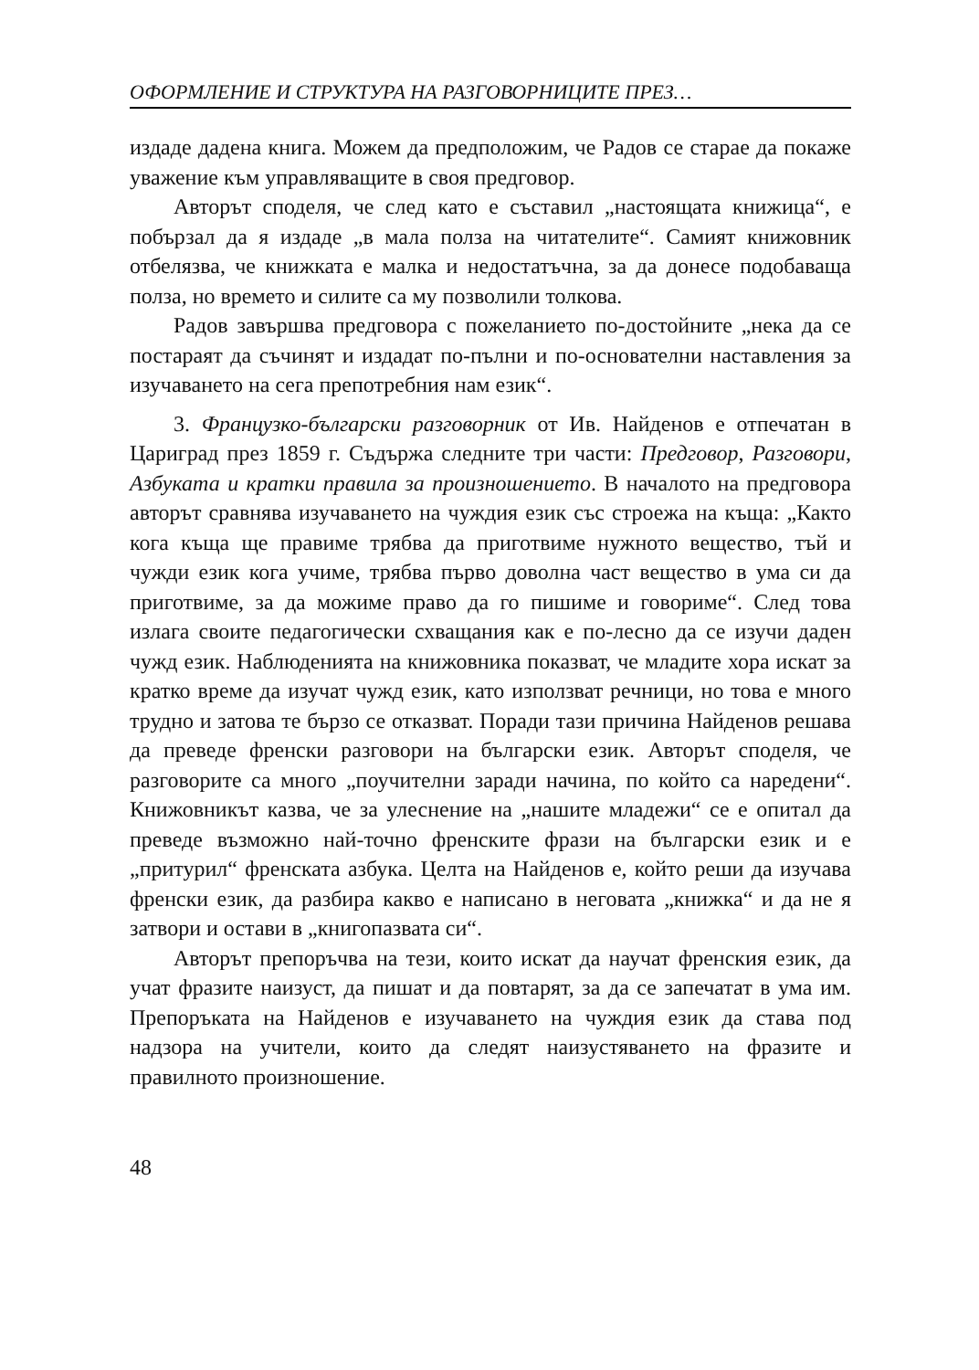ОФОРМЛЕНИЕ И СТРУКТУРА НА РАЗГОВОРНИЦИТЕ ПРЕЗ…
издаде дадена книга. Можем да предположим, че Радов се старае да покаже уважение към управляващите в своя предговор.
Авторът споделя, че след като е съставил „настоящата книжица“, е побързал да я издаде „в мала полза на читателите“. Самият книжовник отбелязва, че книжката е малка и недостатъчна, за да донесе подобаваща полза, но времето и силите са му позволили толкова.
Радов завършва предговора с пожеланието по-достойните „нека да се постараят да съчинят и издадат по-пълни и по-основателни наставления за изучаването на сега препотребния нам език“.
3. Французко-български разговорник от Ив. Найденов е отпечатан в Цариград през 1859 г. Съдържа следните три части: Предговор, Разговори, Азбуката и кратки правила за произношението. В началото на предговора авторът сравнява изучаването на чуждия език със строежа на къща: „Както кога къща ще правиме трябва да приготвиме нужното вещество, тъй и чужди език кога учиме, трябва първо доволна част вещество в ума си да приготвиме, за да можиме право да го пишиме и говориме“. След това излага своите педагогически схващания как е по-лесно да се изучи даден чужд език. Наблюденията на книжовника показват, че младите хора искат за кратко време да изучат чужд език, като използват речници, но това е много трудно и затова те бързо се отказват. Поради тази причина Найденов решава да преведе френски разговори на български език. Авторът споделя, че разговорите са много „поучителни заради начина, по който са наредени“. Книжовникът казва, че за улеснение на „нашите младежи“ се е опитал да преведе възможно най-точно френските фрази на български език и е „притурил“ френската азбука. Целта на Найденов е, който реши да изучава френски език, да разбира какво е написано в неговата „книжка“ и да не я затвори и остави в „книгопазвата си“.
Авторът препоръчва на тези, които искат да научат френския език, да учат фразите наизуст, да пишат и да повтарят, за да се запечатат в ума им. Препоръката на Найденов е изучаването на чуждия език да става под надзора на учители, които да следят наизустяването на фразите и правилното произношение.
48